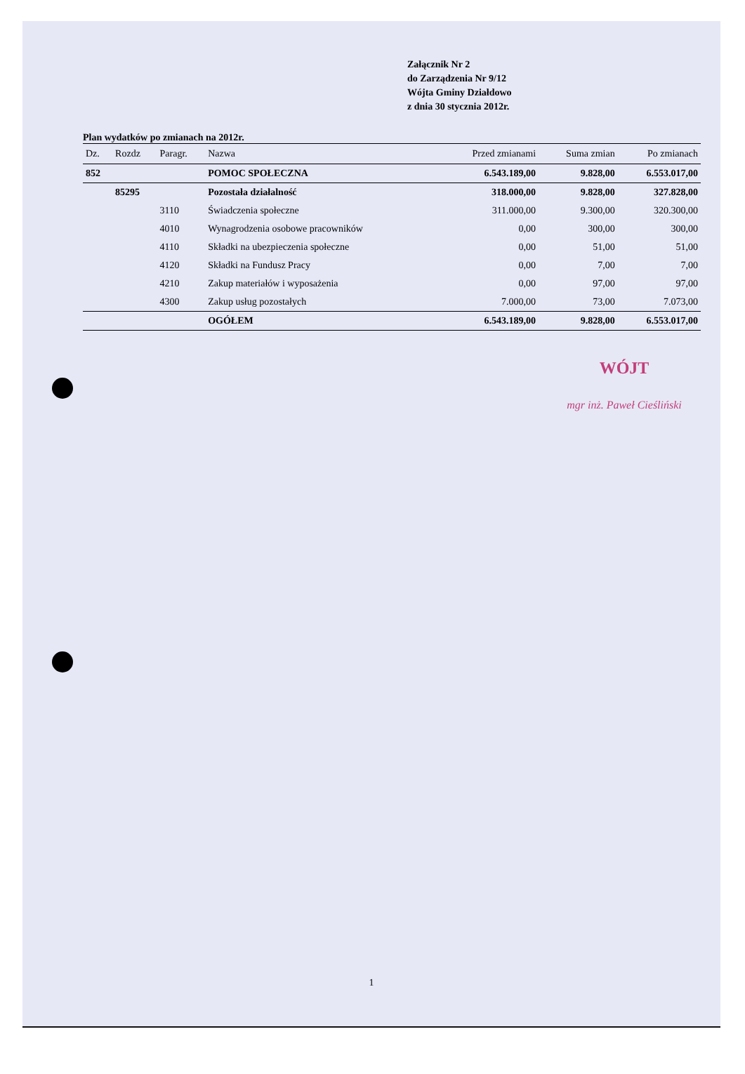Załącznik Nr 2
do Zarządzenia Nr 9/12
Wójta Gminy Działdowo
z dnia 30 stycznia 2012r.
Plan wydatków po zmianach na 2012r.
| Dz. | Rozdz | Paragr. | Nazwa | Przed zmianami | Suma zmian | Po zmianach |
| --- | --- | --- | --- | --- | --- | --- |
| 852 | | | POMOC SPOŁECZNA | 6.543.189,00 | 9.828,00 | 6.553.017,00 |
| | 85295 | | Pozostała działalność | 318.000,00 | 9.828,00 | 327.828,00 |
| | | 3110 | Świadczenia społeczne | 311.000,00 | 9.300,00 | 320.300,00 |
| | | 4010 | Wynagrodzenia osobowe pracowników | 0,00 | 300,00 | 300,00 |
| | | 4110 | Składki na ubezpieczenia społeczne | 0,00 | 51,00 | 51,00 |
| | | 4120 | Składki na Fundusz Pracy | 0,00 | 7,00 | 7,00 |
| | | 4210 | Zakup materiałów i wyposażenia | 0,00 | 97,00 | 97,00 |
| | | 4300 | Zakup usług pozostałych | 7.000,00 | 73,00 | 7.073,00 |
| | | | OGÓŁEM | 6.543.189,00 | 9.828,00 | 6.553.017,00 |
WÓJT
mgr inż. Paweł Cieśliński
1